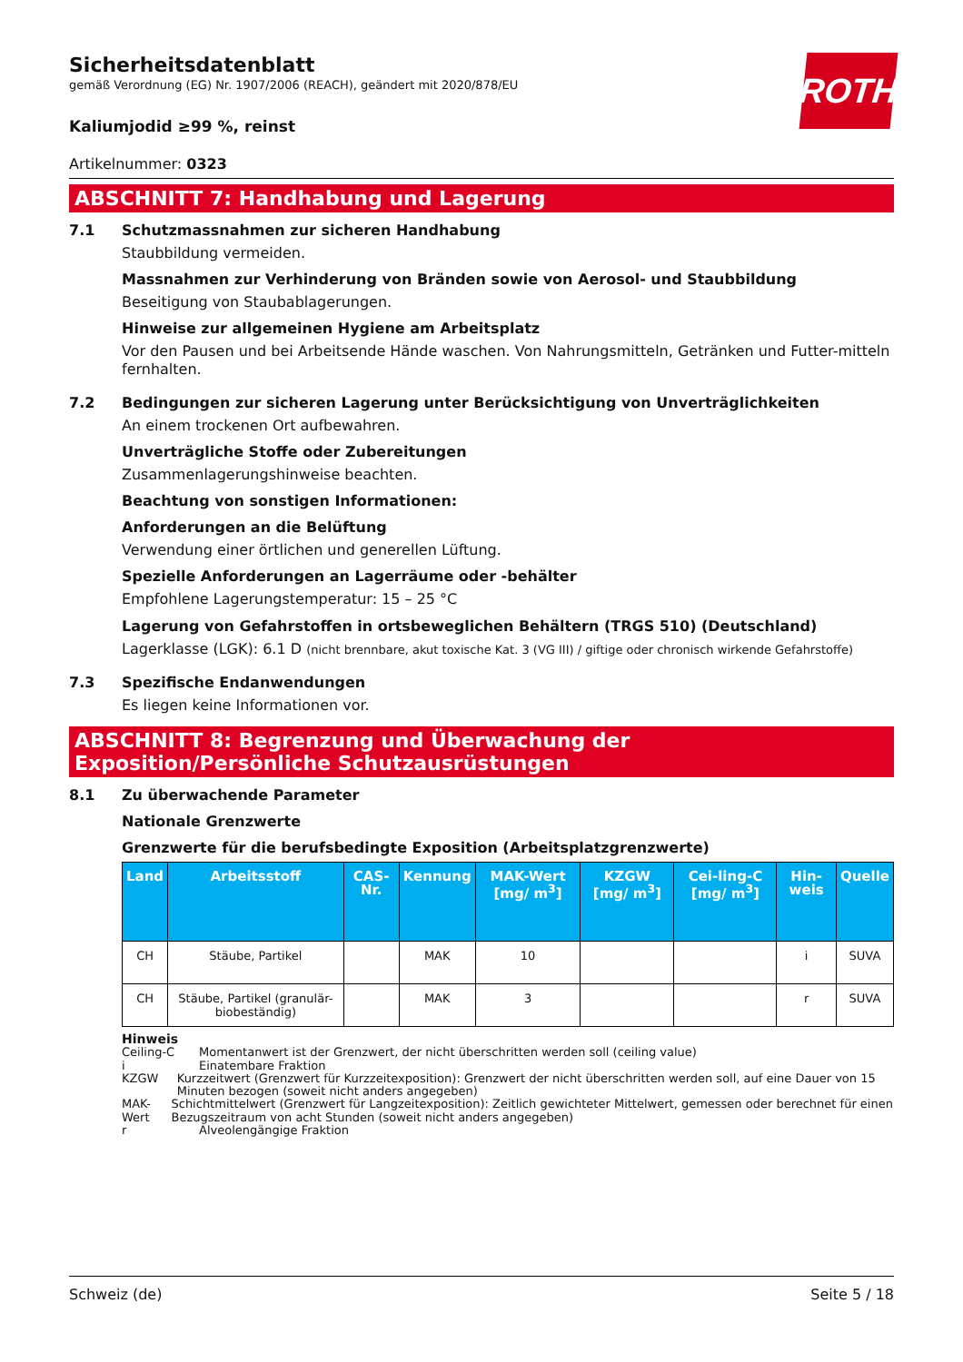ROTH
Sicherheitsdatenblatt
gemäß Verordnung (EG) Nr. 1907/2006 (REACH), geändert mit 2020/878/EU
Kaliumjodid ≥99 %, reinst
Artikelnummer: 0323
ABSCHNITT 7: Handhabung und Lagerung
7.1 Schutzmassnahmen zur sicheren Handhabung
Staubbildung vermeiden.
Massnahmen zur Verhinderung von Bränden sowie von Aerosol- und Staubbildung
Beseitigung von Staubablagerungen.
Hinweise zur allgemeinen Hygiene am Arbeitsplatz
Vor den Pausen und bei Arbeitsende Hände waschen. Von Nahrungsmitteln, Getränken und Futter-mitteln fernhalten.
7.2 Bedingungen zur sicheren Lagerung unter Berücksichtigung von Unverträglichkeiten
An einem trockenen Ort aufbewahren.
Unverträgliche Stoffe oder Zubereitungen
Zusammenlagerungshinweise beachten.
Beachtung von sonstigen Informationen:
Anforderungen an die Belüftung
Verwendung einer örtlichen und generellen Lüftung.
Spezielle Anforderungen an Lagerräume oder -behälter
Empfohlene Lagerungstemperatur: 15 – 25 °C
Lagerung von Gefahrstoffen in ortsbeweglichen Behältern (TRGS 510) (Deutschland)
Lagerklasse (LGK): 6.1 D (nicht brennbare, akut toxische Kat. 3 (VG III) / giftige oder chronisch wirkende Gefahrstoffe)
7.3 Spezifische Endanwendungen
Es liegen keine Informationen vor.
ABSCHNITT 8: Begrenzung und Überwachung der Exposition/Persönliche Schutzausrüstungen
8.1 Zu überwachende Parameter
Nationale Grenzwerte
Grenzwerte für die berufsbedingte Exposition (Arbeitsplatzgrenzwerte)
| Land | Arbeitsstoff | CAS-Nr. | Kennung | MAK-Wert [mg/ m<sup>3</sup>] | KZGW [mg/ m<sup>3</sup>] | Cei-ling-C [mg/ m<sup>3</sup>] | Hin-weis | Quelle |
| --- | --- | --- | --- | --- | --- | --- | --- | --- |
| CH | Stäube, Partikel | | MAK | 10 | | | i | SUVA |
| CH | Stäube, Partikel (granulär-biobeständig) | | MAK | 3 | | | r | SUVA |
Hinweis
Ceiling-C Momentanwert ist der Grenzwert, der nicht überschritten werden soll (ceiling value)
i Einatembare Fraktion
KZGW Kurzzeitwert (Grenzwert für Kurzzeitexposition): Grenzwert der nicht überschritten werden soll, auf eine Dauer von 15 Minuten bezogen (soweit nicht anders angegeben)
MAK-Wert Schichtmittelwert (Grenzwert für Langzeitexposition): Zeitlich gewichteter Mittelwert, gemessen oder berechnet für einen Bezugszeitraum von acht Stunden (soweit nicht anders angegeben)
r Alveolengängige Fraktion
Schweiz (de) Seite 5 / 18